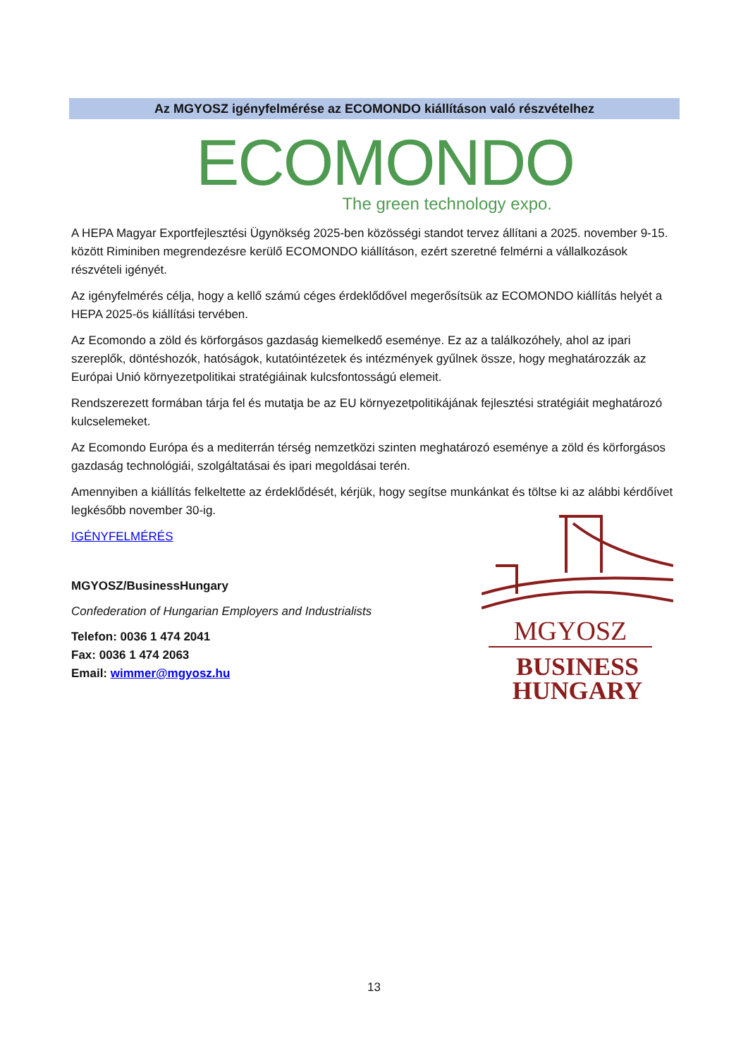Az MGYOSZ igényfelmérése az ECOMONDO kiállításon való részvételhez
ECOMONDO
The green technology expo.
A HEPA Magyar Exportfejlesztési Ügynökség 2025-ben közösségi standot tervez állítani a 2025. november 9-15. között Riminiben megrendezésre kerülő ECOMONDO kiállításon, ezért szeretné felmérni a vállalkozások részvételi igényét.
Az igényfelmérés célja, hogy a kellő számú céges érdeklődővel megerősítsük az ECOMONDO kiállítás helyét a HEPA 2025-ös kiállítási tervében.
Az Ecomondo a zöld és körforgásos gazdaság kiemelkedő eseménye. Ez az a találkozóhely, ahol az ipari szereplők, döntéshozók, hatóságok, kutatóintézetek és intézmények gyűlnek össze, hogy meghatározzák az Európai Unió környezetpolitikai stratégiáinak kulcsfontosságú elemeit.
Rendszerezett formában tárja fel és mutatja be az EU környezetpolitikájának fejlesztési stratégiáit meghatározó kulcselemeket.
Az Ecomondo Európa és a mediterrán térség nemzetközi szinten meghatározó eseménye a zöld és körforgásos gazdaság technológiái, szolgáltatásai és ipari megoldásai terén.
Amennyiben a kiállítás felkeltette az érdeklődését, kérjük, hogy segítse munkánkat és töltse ki az alábbi kérdőívet legkésőbb november 30-ig.
IGÉNYFELMÉRÉS
MGYOSZ/BusinessHungary
Confederation of Hungarian Employers and Industrialists
Telefon: 0036 1 474 2041
Fax: 0036 1 474 2063
Email: wimmer@mgyosz.hu
MGYOSZ
BUSINESS
HUNGARY
13